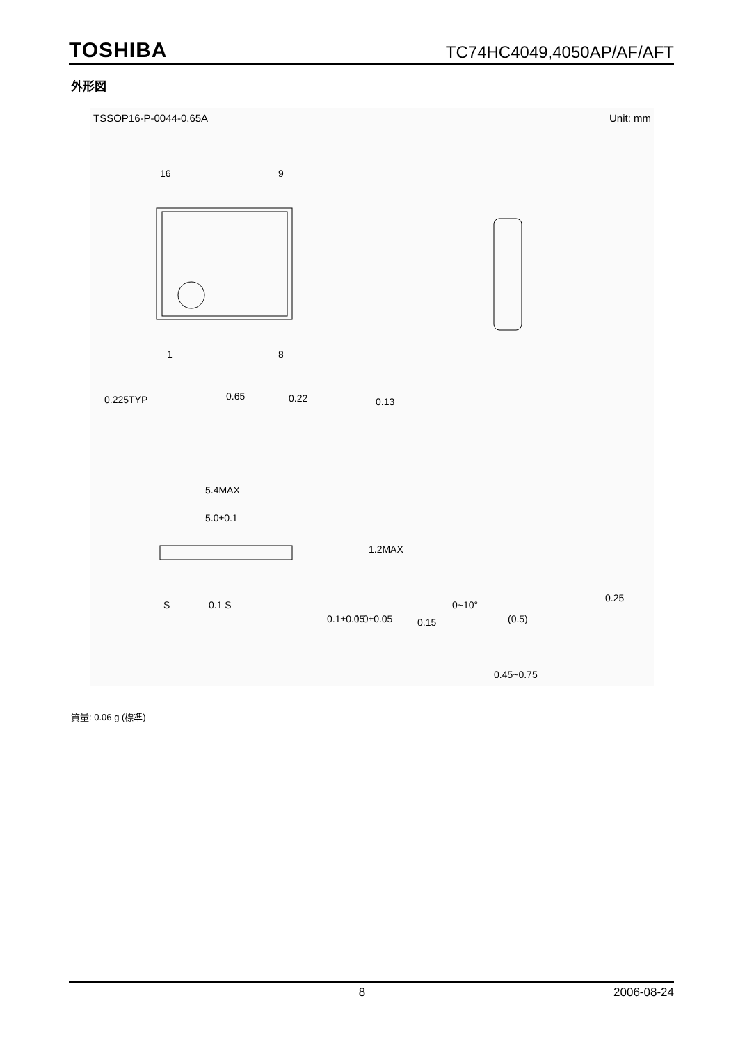TOSHIBA TC74HC4049,4050AP/AF/AFT
外形図
TSSOP16-P-0044-0.65A Unit: mm
16
9
1
8
0.225TYP
0.65
0.22
0.13
5.4MAX
5.0±0.1
S
0.1 S
0.1±0.05
1.0±0.05
1.2MAX
0.15
0~10°
(0.5)
0.45~0.75
0.25
質量: 0.06 g (標準)
8 2006-08-24